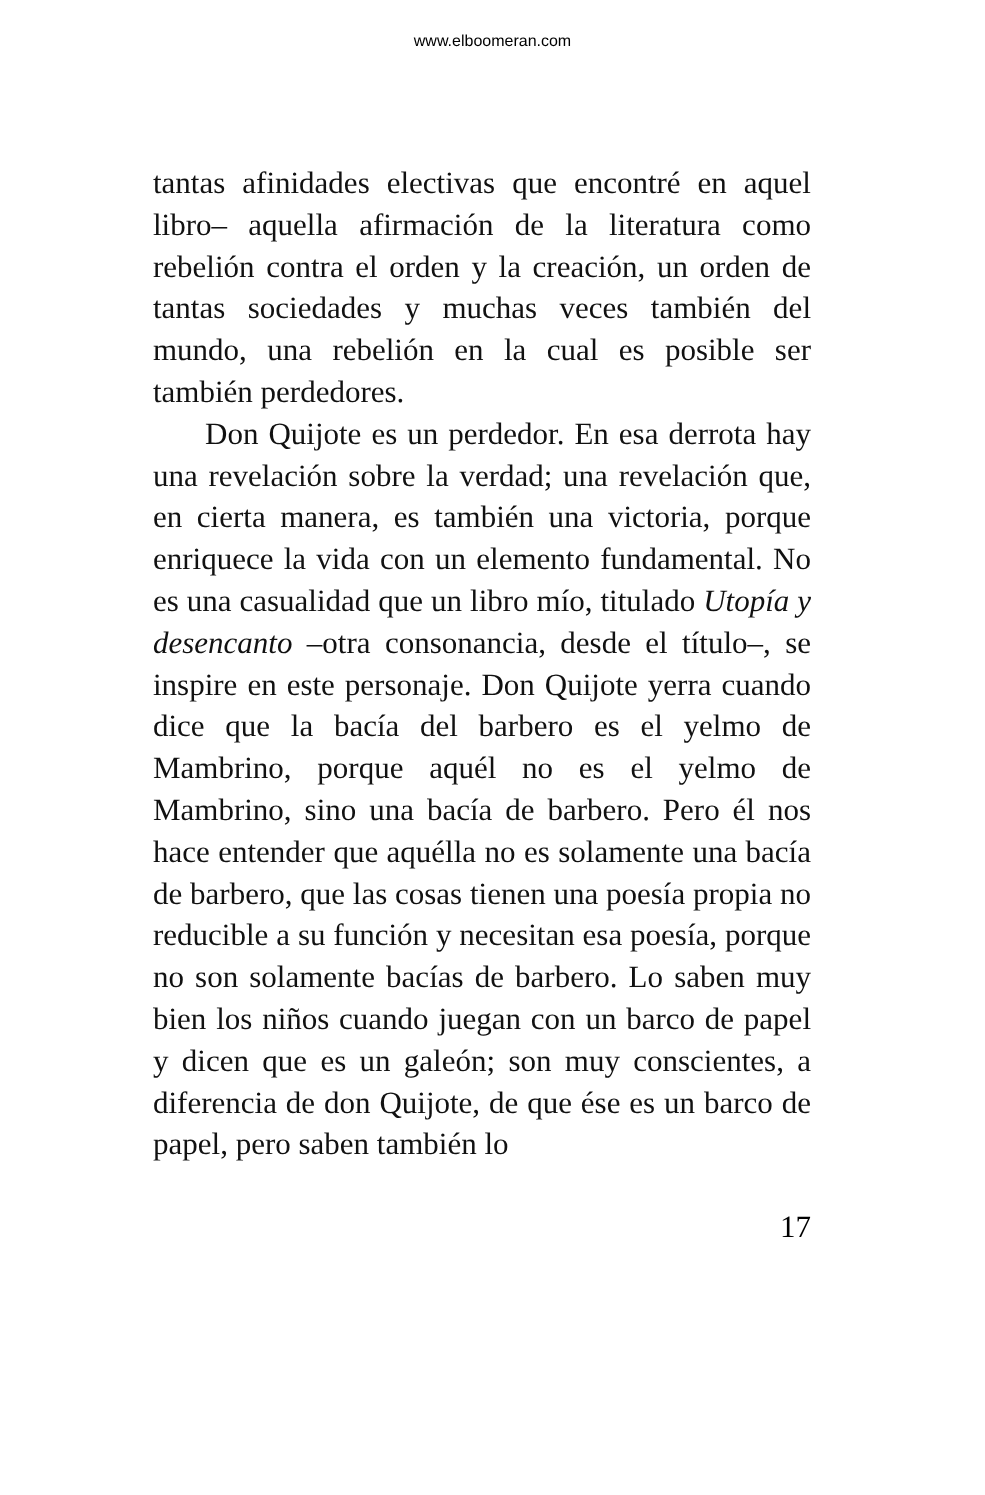www.elboomeran.com
tantas afinidades electivas que encontré en aquel libro– aquella afirmación de la literatura como rebelión contra el orden y la creación, un orden de tantas sociedades y muchas veces también del mundo, una rebelión en la cual es posible ser también perdedores.
Don Quijote es un perdedor. En esa derrota hay una revelación sobre la verdad; una revelación que, en cierta manera, es también una victoria, porque enriquece la vida con un elemento fundamental. No es una casualidad que un libro mío, titulado Utopía y desencanto –otra consonancia, desde el título–, se inspire en este personaje. Don Quijote yerra cuando dice que la bacía del barbero es el yelmo de Mambrino, porque aquél no es el yelmo de Mambrino, sino una bacía de barbero. Pero él nos hace entender que aquélla no es solamente una bacía de barbero, que las cosas tienen una poesía propia no reducible a su función y necesitan esa poesía, porque no son solamente bacías de barbero. Lo saben muy bien los niños cuando juegan con un barco de papel y dicen que es un galeón; son muy conscientes, a diferencia de don Quijote, de que ése es un barco de papel, pero saben también lo
17